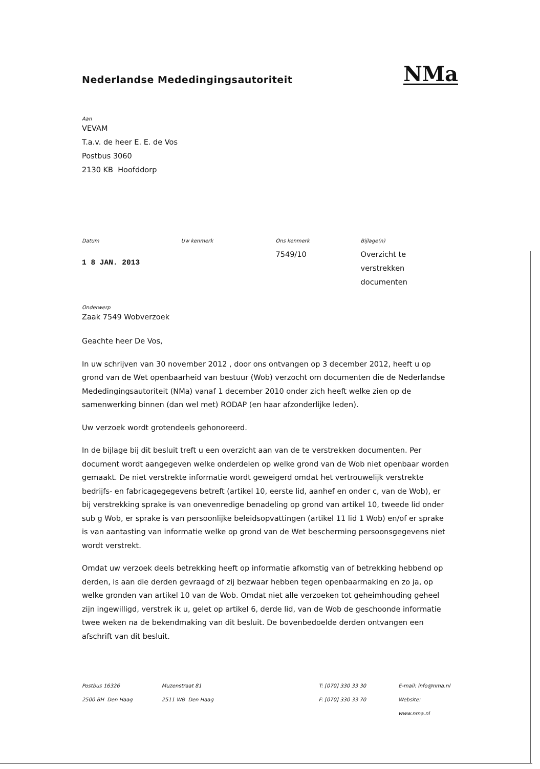Nederlandse Mededingingsautoriteit
NMa
Aan
VEVAM
T.a.v. de heer E. E. de Vos
Postbus 3060
2130 KB Hoofddorp
Datum
1 8 JAN. 2013
Uw kenmerk Ons kenmerk
7549/10
Bijlage(n)
Overzicht te verstrekken documenten
Onderwerp
Zaak 7549 Wobverzoek
Geachte heer De Vos,
In uw schrijven van 30 november 2012 , door ons ontvangen op 3 december 2012, heeft u op grond van de Wet openbaarheid van bestuur (Wob) verzocht om documenten die de Nederlandse Mededingingsautoriteit (NMa) vanaf 1 december 2010 onder zich heeft welke zien op de samenwerking binnen (dan wel met) RODAP (en haar afzonderlijke leden).
Uw verzoek wordt grotendeels gehonoreerd.
In de bijlage bij dit besluit treft u een overzicht aan van de te verstrekken documenten. Per document wordt aangegeven welke onderdelen op welke grond van de Wob niet openbaar worden gemaakt. De niet verstrekte informatie wordt geweigerd omdat het vertrouwelijk verstrekte bedrijfs- en fabricagegegevens betreft (artikel 10, eerste lid, aanhef en onder c, van de Wob), er bij verstrekking sprake is van onevenredige benadeling op grond van artikel 10, tweede lid onder sub g Wob, er sprake is van persoonlijke beleidsopvattingen (artikel 11 lid 1 Wob) en/of er sprake is van aantasting van informatie welke op grond van de Wet bescherming persoonsgegevens niet wordt verstrekt.
Omdat uw verzoek deels betrekking heeft op informatie afkomstig van of betrekking hebbend op derden, is aan die derden gevraagd of zij bezwaar hebben tegen openbaarmaking en zo ja, op welke gronden van artikel 10 van de Wob. Omdat niet alle verzoeken tot geheimhouding geheel zijn ingewilligd, verstrek ik u, gelet op artikel 6, derde lid, van de Wob de geschoonde informatie twee weken na de bekendmaking van dit besluit. De bovenbedoelde derden ontvangen een afschrift van dit besluit.
Postbus 16326
2500 BH Den Haag
Muzenstraat 81
2511 WB Den Haag
T: [070] 330 33 30
F: [070] 330 33 70
E-mail: info@nma.nl
Website: www.nma.nl